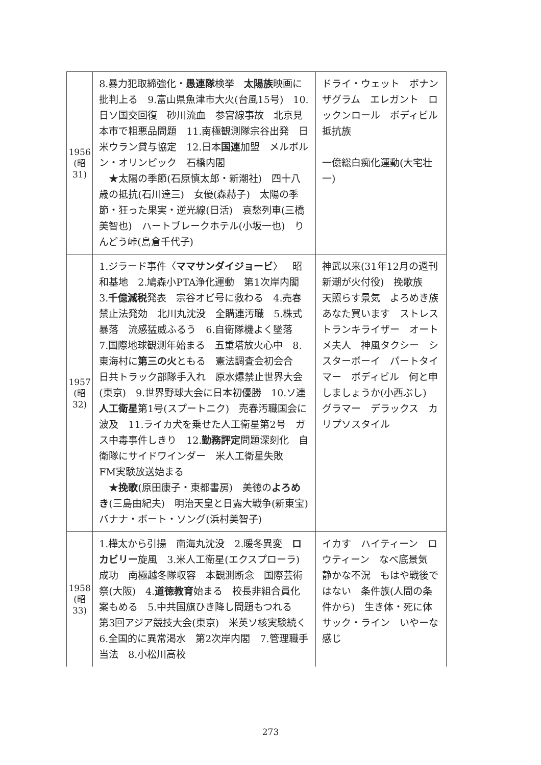| 1956 (昭 31) | 8.暴力犯取締強化・ 愚連隊 検挙 太陽族 映画に批判上る 9.富山県魚津市大火(台風15号) 10.日ソ国交回復 砂川流血 参宮線事故 北京見本市で粗悪品問題 11.南極観測隊宗谷出発 日米ウラン貸与協定 12.日本 国連 加盟 メルボルン・オリンピック 石橋内閣 ★太陽の季節(石原慎太郎・新潮社) 四十八歳の抵抗(石川達三) 女優(森赫子) 太陽の季節・狂った果実・逆光線(日活) 哀愁列車(三橋美智也) ハートブレークホテル(小坂一也) りんどう峠(島倉千代子) | ドライ・ウェット ボナンザグラム エレガント ロックンロール ボディビル 抵抗族 一億総白痴化運動(大宅壮一) |
| 1957 (昭 32) | 1.ジラード事件〈 ママサンダイジョービ 〉 昭和基地 2.鳩森小PTA浄化運動 第1次岸内閣 3. 千億減税 発表 宗谷オビ号に救わる 4.売春禁止法発効 北川丸沈没 全購連汚職 5.株式暴落 流感猛威ふるう 6.自衛隊機よく墜落 7.国際地球観測年始まる 五重塔放火心中 8.東海村に 第三の火 ともる 憲法調査会初会合 日共トラック部隊手入れ 原水爆禁止世界大会(東京) 9.世界野球大会に日本初優勝 10.ソ連 人工衛星 第1号(スプートニク) 売春汚職国会に波及 11.ライカ犬を乗せた人工衛星第2号 ガス中毒事件しきり 12. 勤務評定 問題深刻化 自衛隊にサイドワインダー 米人工衛星失敗 FM実験放送始まる ★ 挽歌 (原田康子・東都書房) 美徳の よろめき (三島由紀夫) 明治天皇と日露大戦争(新東宝) バナナ・ボート・ソング(浜村美智子) | 神武以来(31年12月の週刊新潮が火付役) 挽歌族 天照らす景気 よろめき族 あなた買います ストレス トランキライザー オートメ夫人 神風タクシー シスターボーイ パートタイマー ボディビル 何と申しましょうか(小西ぶし) グラマー デラックス カリプソスタイル |
| 1958 (昭 33) | 1.樺太から引揚 南海丸沈没 2.暖冬異変 ロカビリー 旋風 3.米人工衛星(エクスプローラ)成功 南極越冬隊収容 本観測断念 国際芸術祭(大阪) 4. 道徳教育 始まる 校長非組合員化案もめる 5.中共国旗ひき降し問題もつれる 第3回アジア競技大会(東京) 米英ソ核実験続く 6.全国的に異常渇水 第2次岸内閣 7.管理職手当法 8.小松川高校 | イカす ハイティーン ロウティーン なべ底景気 静かな不況 もはや戦後ではない 条件族(人間の条件から) 生き体・死に体 サック・ライン いやーな感じ |
273